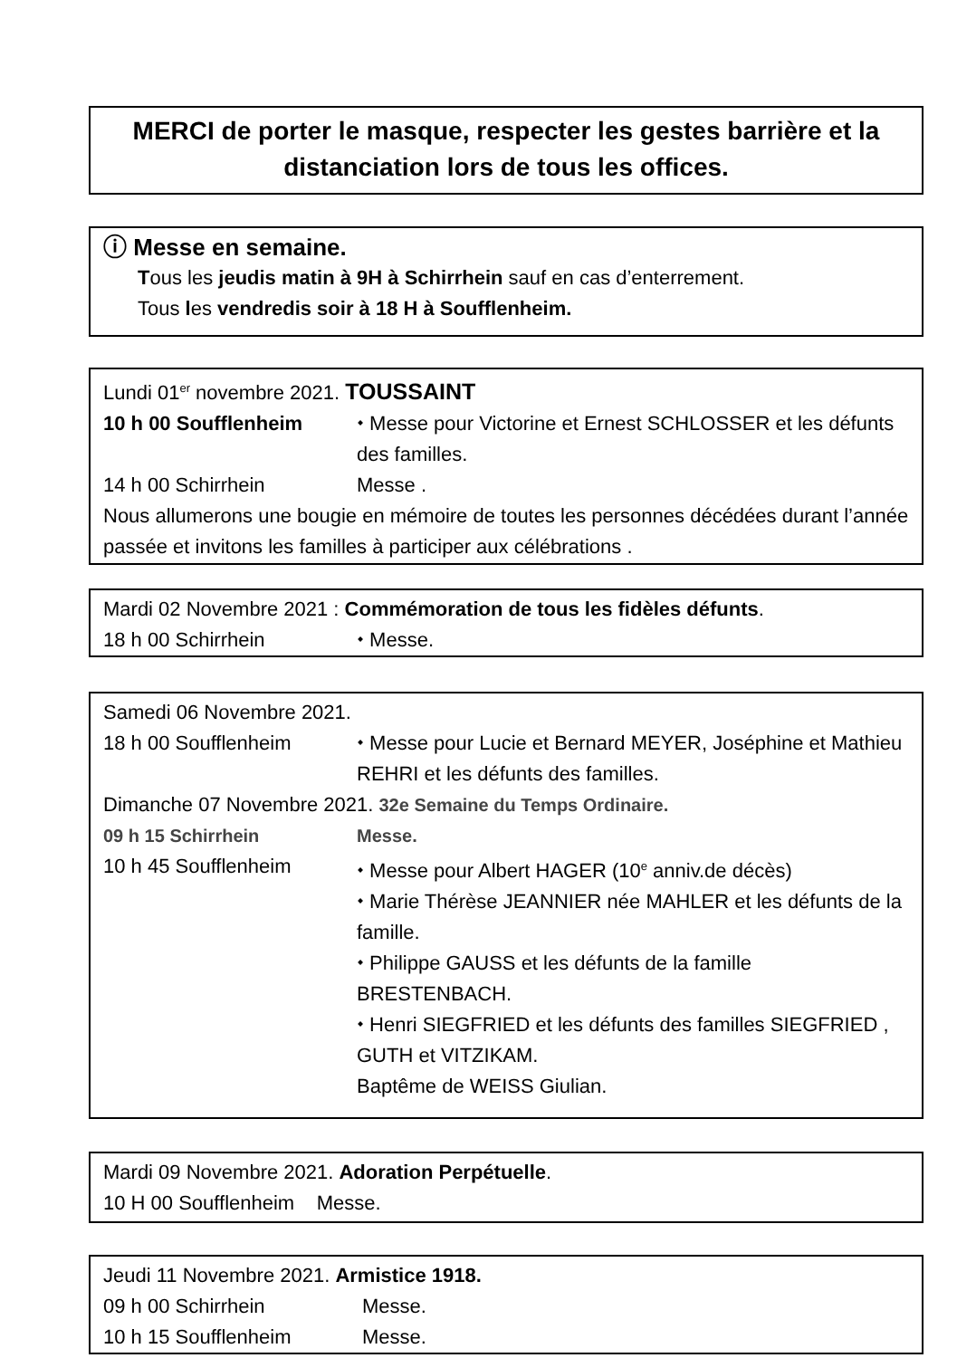MERCI de porter le masque, respecter les gestes barrière et la distanciation lors de tous les offices.
ⓘ Messe en semaine.
Tous les jeudis matin à 9H à Schirrhein sauf en cas d’enterrement.
Tous les vendredis soir à 18 H à Soufflenheim.
Lundi 01<sup>er</sup> novembre 2021. TOUSSAINT
10 h 00 Soufflenheim ⬩ Messe pour Victorine et Ernest SCHLOSSER et les défunts des familles.
14 h 00 Schirrhein Messe .
Nous allumerons une bougie en mémoire de toutes les personnes décédées durant l’année passée et invitons les familles à participer aux célébrations .
Mardi 02 Novembre 2021 : Commémoration de tous les fidèles défunts.
18 h 00 Schirrhein ⬩ Messe.
Samedi 06 Novembre 2021.
18 h 00 Soufflenheim ⬩ Messe pour Lucie et Bernard MEYER, Joséphine et Mathieu REHRI et les défunts des familles.
Dimanche 07 Novembre 2021. 32e Semaine du Temps Ordinaire.
09 h 15 Schirrhein Messe.
10 h 45 Soufflenheim ⬩ Messe pour Albert HAGER (10<sup>e</sup> anniv.de décès)
⬩ Marie Thérèse JEANNIER née MAHLER et les défunts de la famille.
⬩ Philippe GAUSS et les défunts de la famille BRESTENBACH.
⬩ Henri SIEGFRIED et les défunts des familles SIEGFRIED , GUTH et VITZIKAM.
Baptême de WEISS Giulian.
Mardi 09 Novembre 2021. Adoration Perpétuelle.
10 H 00 Soufflenheim Messe.
Jeudi 11 Novembre 2021. Armistice 1918.
09 h 00 Schirrhein Messe.
10 h 15 Soufflenheim Messe.